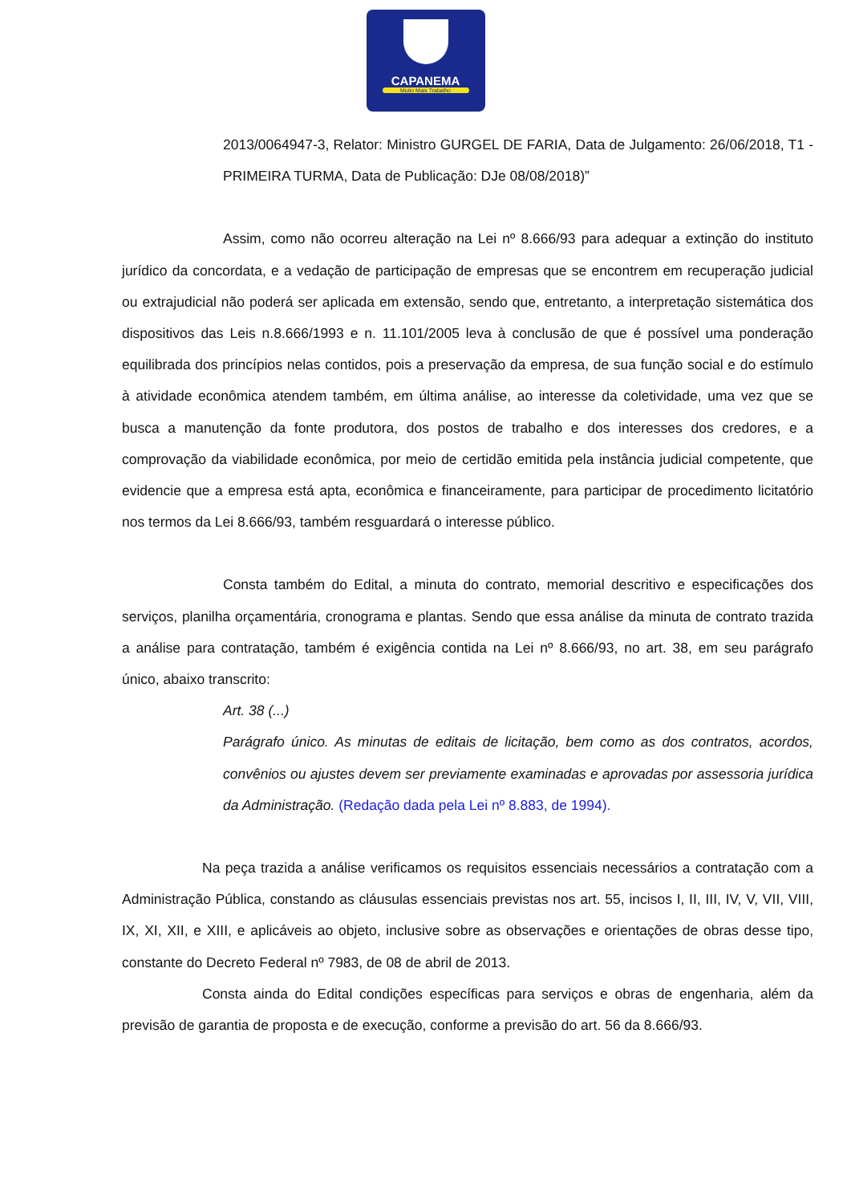CAPANEMA
Muito Mais Trabalho
2013/0064947-3, Relator: Ministro GURGEL DE FARIA, Data de Julgamento: 26/06/2018, T1 - PRIMEIRA TURMA, Data de Publicação: DJe 08/08/2018)”
Assim, como não ocorreu alteração na Lei nº 8.666/93 para adequar a extinção do instituto jurídico da concordata, e a vedação de participação de empresas que se encontrem em recuperação judicial ou extrajudicial não poderá ser aplicada em extensão, sendo que, entretanto, a interpretação sistemática dos dispositivos das Leis n.8.666/1993 e n. 11.101/2005 leva à conclusão de que é possível uma ponderação equilibrada dos princípios nelas contidos, pois a preservação da empresa, de sua função social e do estímulo à atividade econômica atendem também, em última análise, ao interesse da coletividade, uma vez que se busca a manutenção da fonte produtora, dos postos de trabalho e dos interesses dos credores, e a comprovação da viabilidade econômica, por meio de certidão emitida pela instância judicial competente, que evidencie que a empresa está apta, econômica e financeiramente, para participar de procedimento licitatório nos termos da Lei 8.666/93, também resguardará o interesse público.
Consta também do Edital, a minuta do contrato, memorial descritivo e especificações dos serviços, planilha orçamentária, cronograma e plantas. Sendo que essa análise da minuta de contrato trazida a análise para contratação, também é exigência contida na Lei nº 8.666/93, no art. 38, em seu parágrafo único, abaixo transcrito:
Art. 38 (...)
Parágrafo único. As minutas de editais de licitação, bem como as dos contratos, acordos, convênios ou ajustes devem ser previamente examinadas e aprovadas por assessoria jurídica da Administração. (Redação dada pela Lei nº 8.883, de 1994).
Na peça trazida a análise verificamos os requisitos essenciais necessários a contratação com a Administração Pública, constando as cláusulas essenciais previstas nos art. 55, incisos I, II, III, IV, V, VII, VIII, IX, XI, XII, e XIII, e aplicáveis ao objeto, inclusive sobre as observações e orientações de obras desse tipo, constante do Decreto Federal nº 7983, de 08 de abril de 2013.
Consta ainda do Edital condições específicas para serviços e obras de engenharia, além da previsão de garantia de proposta e de execução, conforme a previsão do art. 56 da 8.666/93.